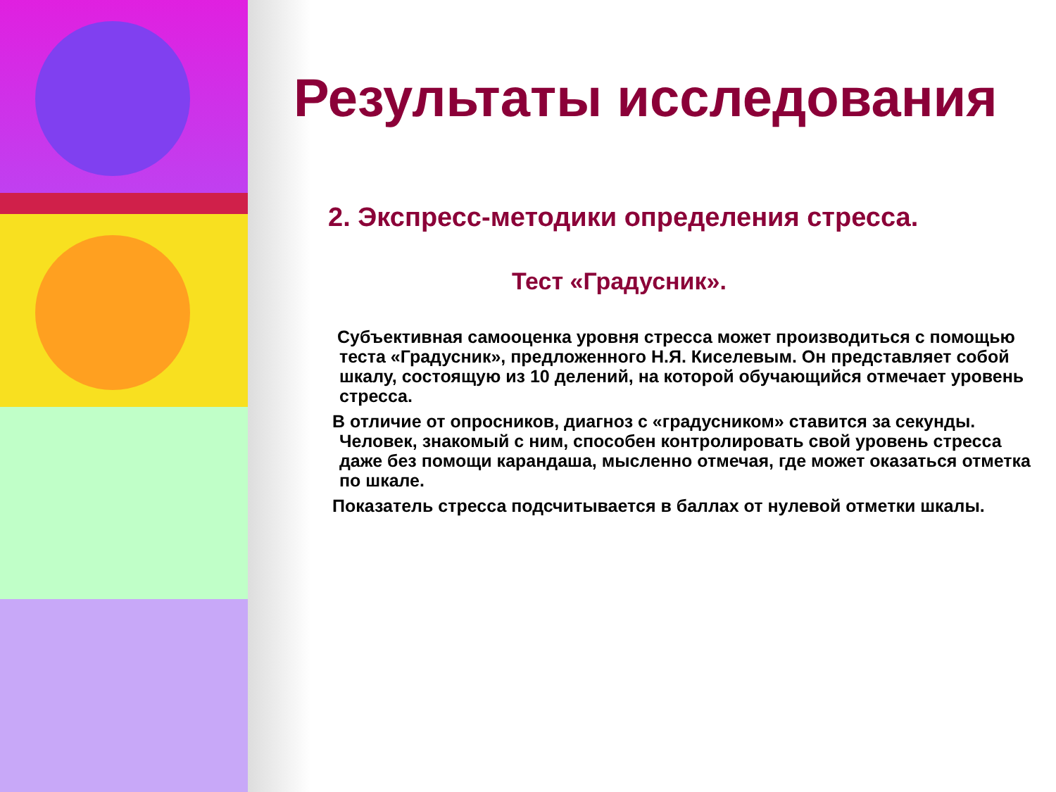Результаты исследования
2. Экспресс-методики определения стресса.
Тест «Градусник».
Субъективная самооценка уровня стресса может производиться с помощью теста «Градусник», предложенного Н.Я. Киселевым. Он представляет собой шкалу, состоящую из 10 делений, на которой обучающийся отмечает уровень стресса.
В отличие от опросников, диагноз с «градусником» ставится за секунды. Человек, знакомый с ним, способен контролировать свой уровень стресса даже без помощи карандаша, мысленно отмечая, где может оказаться отметка по шкале.
Показатель стресса подсчитывается в баллах от нулевой отметки шкалы.